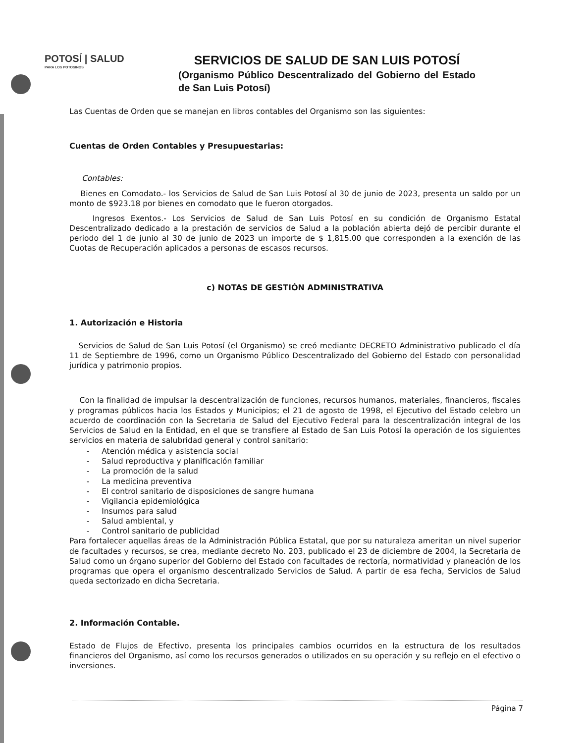POTOSÍ | SALUD
PARA LOS POTOSINOS
SERVICIOS DE SALUD DE SAN LUIS POTOSÍ
(Organismo Público Descentralizado del Gobierno del Estado de San Luis Potosí)
Las Cuentas de Orden que se manejan en libros contables del Organismo son las siguientes:
Cuentas de Orden Contables y Presupuestarias:
Contables:
Bienes en Comodato.- los Servicios de Salud de San Luis Potosí al 30 de junio de 2023, presenta un saldo por un monto de $923.18 por bienes en comodato que le fueron otorgados.
Ingresos Exentos.- Los Servicios de Salud de San Luis Potosí en su condición de Organismo Estatal Descentralizado dedicado a la prestación de servicios de Salud a la población abierta dejó de percibir durante el periodo del 1 de junio al 30 de junio de 2023 un importe de $ 1,815.00 que corresponden a la exención de las Cuotas de Recuperación aplicados a personas de escasos recursos.
c) NOTAS DE GESTIÓN ADMINISTRATIVA
1. Autorización e Historia
Servicios de Salud de San Luis Potosí (el Organismo) se creó mediante DECRETO Administrativo publicado el día 11 de Septiembre de 1996, como un Organismo Público Descentralizado del Gobierno del Estado con personalidad jurídica y patrimonio propios.
Con la finalidad de impulsar la descentralización de funciones, recursos humanos, materiales, financieros, fiscales y programas públicos hacia los Estados y Municipios; el 21 de agosto de 1998, el Ejecutivo del Estado celebro un acuerdo de coordinación con la Secretaria de Salud del Ejecutivo Federal para la descentralización integral de los Servicios de Salud en la Entidad, en el que se transfiere al Estado de San Luis Potosí la operación de los siguientes servicios en materia de salubridad general y control sanitario:
- Atención médica y asistencia social
- Salud reproductiva y planificación familiar
- La promoción de la salud
- La medicina preventiva
- El control sanitario de disposiciones de sangre humana
- Vigilancia epidemiológica
- Insumos para salud
- Salud ambiental, y
- Control sanitario de publicidad
Para fortalecer aquellas áreas de la Administración Pública Estatal, que por su naturaleza ameritan un nivel superior de facultades y recursos, se crea, mediante decreto No. 203, publicado el 23 de diciembre de 2004, la Secretaria de Salud como un órgano superior del Gobierno del Estado con facultades de rectoría, normatividad y planeación de los programas que opera el organismo descentralizado Servicios de Salud. A partir de esa fecha, Servicios de Salud queda sectorizado en dicha Secretaria.
2. Información Contable.
Estado de Flujos de Efectivo, presenta los principales cambios ocurridos en la estructura de los resultados financieros del Organismo, así como los recursos generados o utilizados en su operación y su reflejo en el efectivo o inversiones.
Página 7